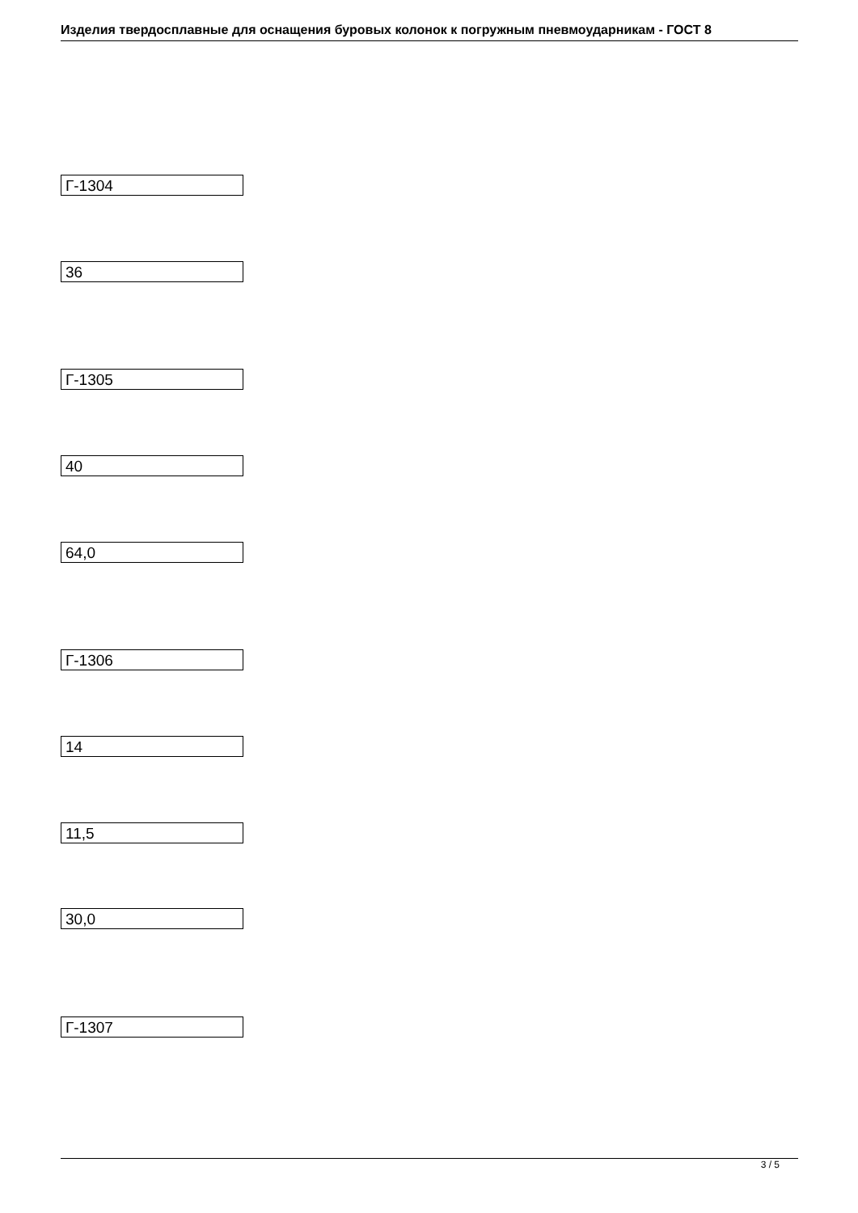Изделия твердосплавные для оснащения буровых колонок к погружным пневмоударникам - ГОСТ 8
Г-1304
36
Г-1305
40
64,0
Г-1306
14
11,5
30,0
Г-1307
3 / 5